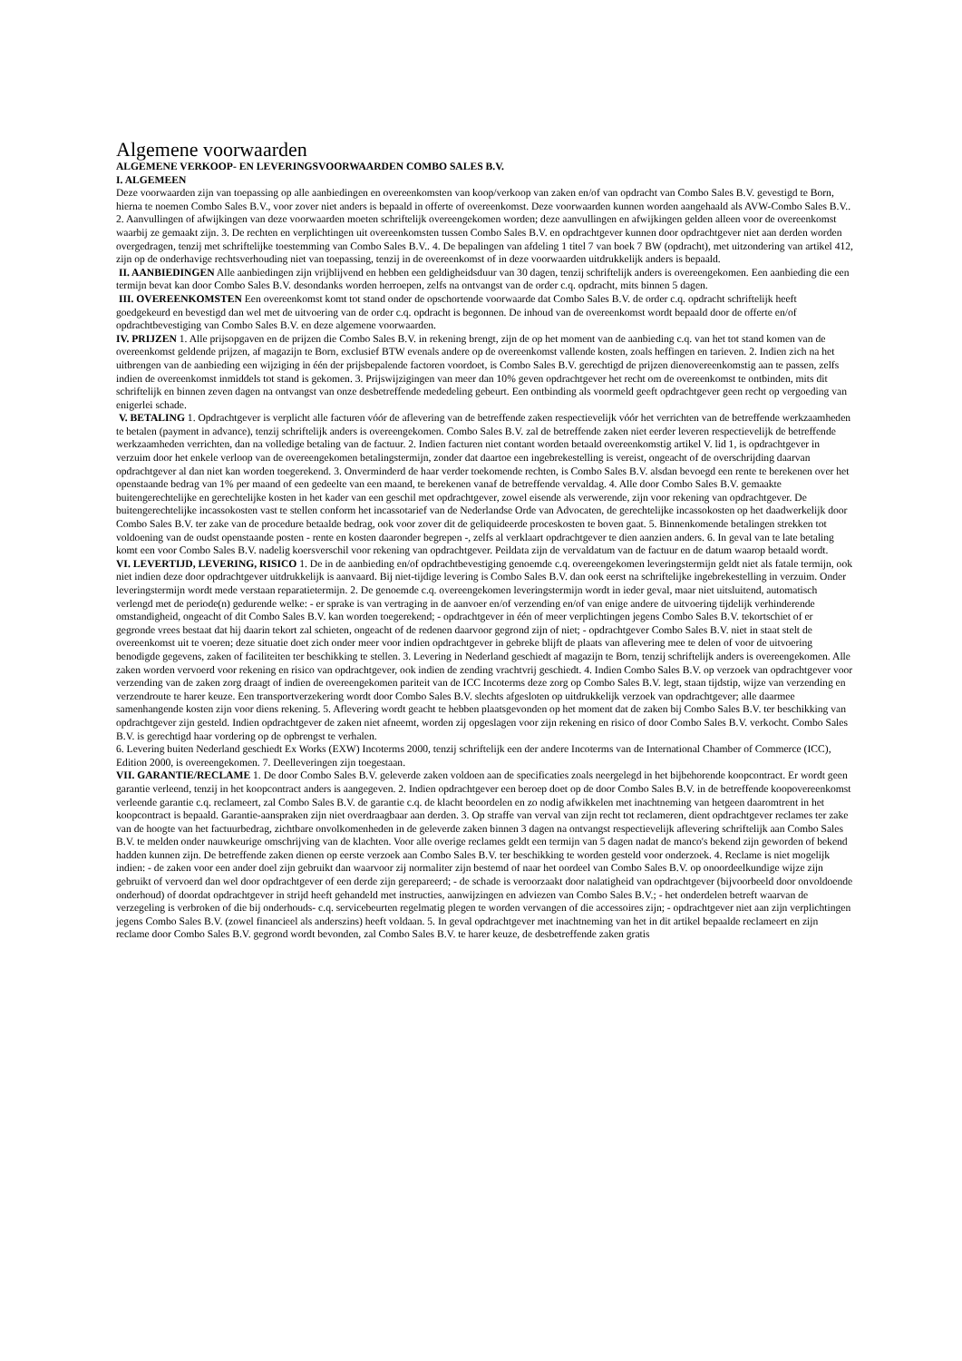Algemene voorwaarden
ALGEMENE VERKOOP- EN LEVERINGSVOORWAARDEN COMBO SALES B.V.
I. ALGEMEEN
Deze voorwaarden zijn van toepassing op alle aanbiedingen en overeenkomsten van koop/verkoop van zaken en/of van opdracht van Combo Sales B.V. gevestigd te Born, hierna te noemen Combo Sales B.V., voor zover niet anders is bepaald in offerte of overeenkomst. Deze voorwaarden kunnen worden aangehaald als AVW-Combo Sales B.V.. 2. Aanvullingen of afwijkingen van deze voorwaarden moeten schriftelijk overeengekomen worden; deze aanvullingen en afwijkingen gelden alleen voor de overeenkomst waarbij ze gemaakt zijn. 3. De rechten en verplichtingen uit overeenkomsten tussen Combo Sales B.V. en opdrachtgever kunnen door opdrachtgever niet aan derden worden overgedragen, tenzij met schriftelijke toestemming van Combo Sales B.V.. 4. De bepalingen van afdeling 1 titel 7 van boek 7 BW (opdracht), met uitzondering van artikel 412, zijn op de onderhavige rechtsverhouding niet van toepassing, tenzij in de overeenkomst of in deze voorwaarden uitdrukkelijk anders is bepaald.
II. AANBIEDINGEN Alle aanbiedingen zijn vrijblijvend en hebben een geldigheidsduur van 30 dagen, tenzij schriftelijk anders is overeengekomen. Een aanbieding die een termijn bevat kan door Combo Sales B.V. desondanks worden herroepen, zelfs na ontvangst van de order c.q. opdracht, mits binnen 5 dagen.
III. OVEREENKOMSTEN Een overeenkomst komt tot stand onder de opschortende voorwaarde dat Combo Sales B.V. de order c.q. opdracht schriftelijk heeft goedgekeurd en bevestigd dan wel met de uitvoering van de order c.q. opdracht is begonnen. De inhoud van de overeenkomst wordt bepaald door de offerte en/of opdrachtbevestiging van Combo Sales B.V. en deze algemene voorwaarden.
IV. PRIJZEN 1. Alle prijsopgaven en de prijzen die Combo Sales B.V. in rekening brengt, zijn de op het moment van de aanbieding c.q. van het tot stand komen van de overeenkomst geldende prijzen, af magazijn te Born, exclusief BTW evenals andere op de overeenkomst vallende kosten, zoals heffingen en tarieven. 2. Indien zich na het uitbrengen van de aanbieding een wijziging in één der prijsbepalende factoren voordoet, is Combo Sales B.V. gerechtigd de prijzen dienovereenkomstig aan te passen, zelfs indien de overeenkomst inmiddels tot stand is gekomen. 3. Prijswijzigingen van meer dan 10% geven opdrachtgever het recht om de overeenkomst te ontbinden, mits dit schriftelijk en binnen zeven dagen na ontvangst van onze desbetreffende mededeling gebeurt. Een ontbinding als voormeld geeft opdrachtgever geen recht op vergoeding van enigerlei schade.
V. BETALING 1. Opdrachtgever is verplicht alle facturen vóór de aflevering van de betreffende zaken respectievelijk vóór het verrichten van de betreffende werkzaamheden te betalen (payment in advance), tenzij schriftelijk anders is overeengekomen. Combo Sales B.V. zal de betreffende zaken niet eerder leveren respectievelijk de betreffende werkzaamheden verrichten, dan na volledige betaling van de factuur. 2. Indien facturen niet contant worden betaald overeenkomstig artikel V. lid 1, is opdrachtgever in verzuim door het enkele verloop van de overeengekomen betalingstermijn, zonder dat daartoe een ingebrekestelling is vereist, ongeacht of de overschrijding daarvan opdrachtgever al dan niet kan worden toegerekend. 3. Onverminderd de haar verder toekomende rechten, is Combo Sales B.V. alsdan bevoegd een rente te berekenen over het openstaande bedrag van 1% per maand of een gedeelte van een maand, te berekenen vanaf de betreffende vervaldag. 4. Alle door Combo Sales B.V. gemaakte buitengerechtelijke en gerechtelijke kosten in het kader van een geschil met opdrachtgever, zowel eisende als verwerende, zijn voor rekening van opdrachtgever. De buitengerechtelijke incassokosten vast te stellen conform het incassotarief van de Nederlandse Orde van Advocaten, de gerechtelijke incassokosten op het daadwerkelijk door Combo Sales B.V. ter zake van de procedure betaalde bedrag, ook voor zover dit de geliquideerde proceskosten te boven gaat. 5. Binnenkomende betalingen strekken tot voldoening van de oudst openstaande posten - rente en kosten daaronder begrepen -, zelfs al verklaart opdrachtgever te dien aanzien anders. 6. In geval van te late betaling komt een voor Combo Sales B.V. nadelig koersverschil voor rekening van opdrachtgever. Peildata zijn de vervaldatum van de factuur en de datum waarop betaald wordt.
VI. LEVERTIJD, LEVERING, RISICO 1. De in de aanbieding en/of opdrachtbevestiging genoemde c.q. overeengekomen leveringstermijn geldt niet als fatale termijn, ook niet indien deze door opdrachtgever uitdrukkelijk is aanvaard. Bij niet-tijdige levering is Combo Sales B.V. dan ook eerst na schriftelijke ingebrekestelling in verzuim. Onder leveringstermijn wordt mede verstaan reparatietermijn. 2. De genoemde c.q. overeengekomen leveringstermijn wordt in ieder geval, maar niet uitsluitend, automatisch verlengd met de periode(n) gedurende welke: - er sprake is van vertraging in de aanvoer en/of verzending en/of van enige andere de uitvoering tijdelijk verhinderende omstandigheid, ongeacht of dit Combo Sales B.V. kan worden toegerekend; - opdrachtgever in één of meer verplichtingen jegens Combo Sales B.V. tekortschiet of er gegronde vrees bestaat dat hij daarin tekort zal schieten, ongeacht of de redenen daarvoor gegrond zijn of niet; - opdrachtgever Combo Sales B.V. niet in staat stelt de overeenkomst uit te voeren; deze situatie doet zich onder meer voor indien opdrachtgever in gebreke blijft de plaats van aflevering mee te delen of voor de uitvoering benodigde gegevens, zaken of faciliteiten ter beschikking te stellen. 3. Levering in Nederland geschiedt af magazijn te Born, tenzij schriftelijk anders is overeengekomen. Alle zaken worden vervoerd voor rekening en risico van opdrachtgever, ook indien de zending vrachtvrij geschiedt. 4. Indien Combo Sales B.V. op verzoek van opdrachtgever voor verzending van de zaken zorg draagt of indien de overeengekomen pariteit van de ICC Incoterms deze zorg op Combo Sales B.V. legt, staan tijdstip, wijze van verzending en verzendroute te harer keuze. Een transportverzekering wordt door Combo Sales B.V. slechts afgesloten op uitdrukkelijk verzoek van opdrachtgever; alle daarmee samenhangende kosten zijn voor diens rekening. 5. Aflevering wordt geacht te hebben plaatsgevonden op het moment dat de zaken bij Combo Sales B.V. ter beschikking van opdrachtgever zijn gesteld. Indien opdrachtgever de zaken niet afneemt, worden zij opgeslagen voor zijn rekening en risico of door Combo Sales B.V. verkocht. Combo Sales B.V. is gerechtigd haar vordering op de opbrengst te verhalen.
6. Levering buiten Nederland geschiedt Ex Works (EXW) Incoterms 2000, tenzij schriftelijk een der andere Incoterms van de International Chamber of Commerce (ICC), Edition 2000, is overeengekomen. 7. Deelleveringen zijn toegestaan.
VII. GARANTIE/RECLAME 1. De door Combo Sales B.V. geleverde zaken voldoen aan de specificaties zoals neergelegd in het bijbehorende koopcontract. Er wordt geen garantie verleend, tenzij in het koopcontract anders is aangegeven. 2. Indien opdrachtgever een beroep doet op de door Combo Sales B.V. in de betreffende koopovereenkomst verleende garantie c.q. reclameert, zal Combo Sales B.V. de garantie c.q. de klacht beoordelen en zo nodig afwikkelen met inachtneming van hetgeen daaromtrent in het koopcontract is bepaald. Garantie-aanspraken zijn niet overdraagbaar aan derden. 3. Op straffe van verval van zijn recht tot reclameren, dient opdrachtgever reclames ter zake van de hoogte van het factuurbedrag, zichtbare onvolkomenheden in de geleverde zaken binnen 3 dagen na ontvangst respectievelijk aflevering schriftelijk aan Combo Sales B.V. te melden onder nauwkeurige omschrijving van de klachten. Voor alle overige reclames geldt een termijn van 5 dagen nadat de manco's bekend zijn geworden of bekend hadden kunnen zijn. De betreffende zaken dienen op eerste verzoek aan Combo Sales B.V. ter beschikking te worden gesteld voor onderzoek. 4. Reclame is niet mogelijk indien: - de zaken voor een ander doel zijn gebruikt dan waarvoor zij normaliter zijn bestemd of naar het oordeel van Combo Sales B.V. op onoordeelkundige wijze zijn gebruikt of vervoerd dan wel door opdrachtgever of een derde zijn gerepareerd; - de schade is veroorzaakt door nalatigheid van opdrachtgever (bijvoorbeeld door onvoldoende onderhoud) of doordat opdrachtgever in strijd heeft gehandeld met instructies, aanwijzingen en adviezen van Combo Sales B.V.; - het onderdelen betreft waarvan de verzegeling is verbroken of die bij onderhouds- c.q. servicebeurten regelmatig plegen te worden vervangen of die accessoires zijn; - opdrachtgever niet aan zijn verplichtingen jegens Combo Sales B.V. (zowel financieel als anderszins) heeft voldaan. 5. In geval opdrachtgever met inachtneming van het in dit artikel bepaalde reclameert en zijn reclame door Combo Sales B.V. gegrond wordt bevonden, zal Combo Sales B.V. te harer keuze, de desbetreffende zaken gratis